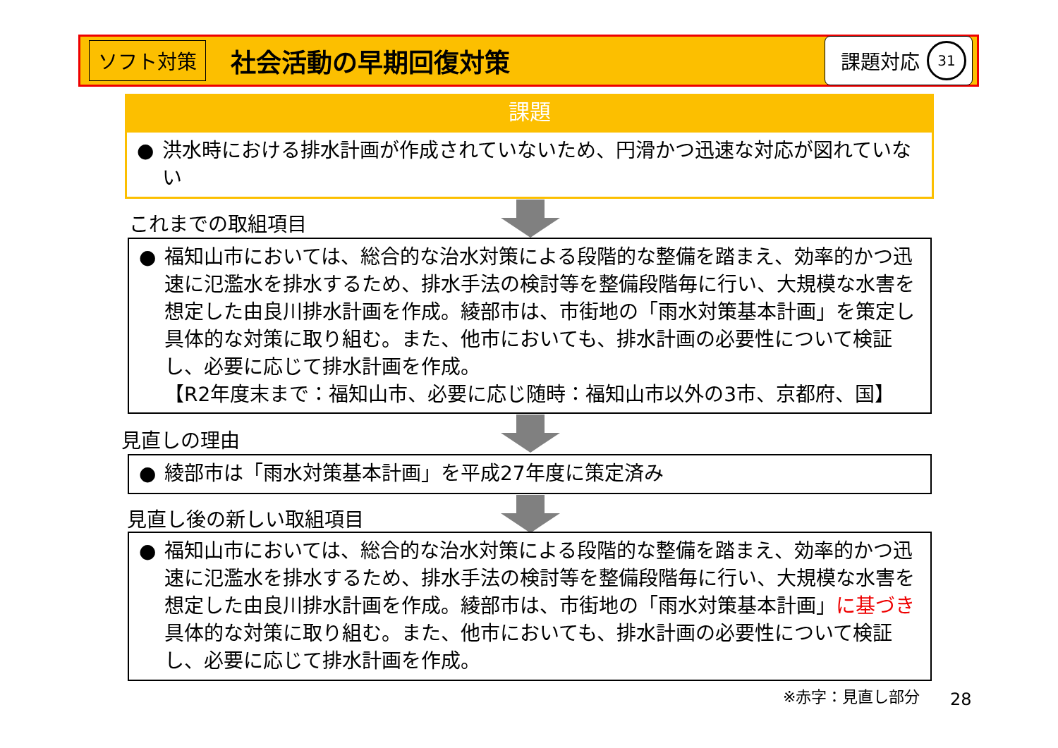ソフト対策 社会活動の早期回復対策 課題対応 31
課題
● 洪水時における排水計画が作成されていないため、円滑かつ迅速な対応が図れていない
これまでの取組項目
● 福知山市においては、総合的な治水対策による段階的な整備を踏まえ、効率的かつ迅速に氾濫水を排水するため、排水手法の検討等を整備段階毎に行い、大規模な水害を想定した由良川排水計画を作成。綾部市は、市街地の「雨水対策基本計画」を策定し具体的な対策に取り組む。また、他市においても、排水計画の必要性について検証し、必要に応じて排水計画を作成。
【R2年度末まで：福知山市、必要に応じ随時：福知山市以外の3市、京都府、国】
見直しの理由
● 綾部市は「雨水対策基本計画」を平成27年度に策定済み
見直し後の新しい取組項目
● 福知山市においては、総合的な治水対策による段階的な整備を踏まえ、効率的かつ迅速に氾濫水を排水するため、排水手法の検討等を整備段階毎に行い、大規模な水害を想定した由良川排水計画を作成。綾部市は、市街地の「雨水対策基本計画」に基づき具体的な対策に取り組む。また、他市においても、排水計画の必要性について検証し、必要に応じて排水計画を作成。
※赤字：見直し部分 28